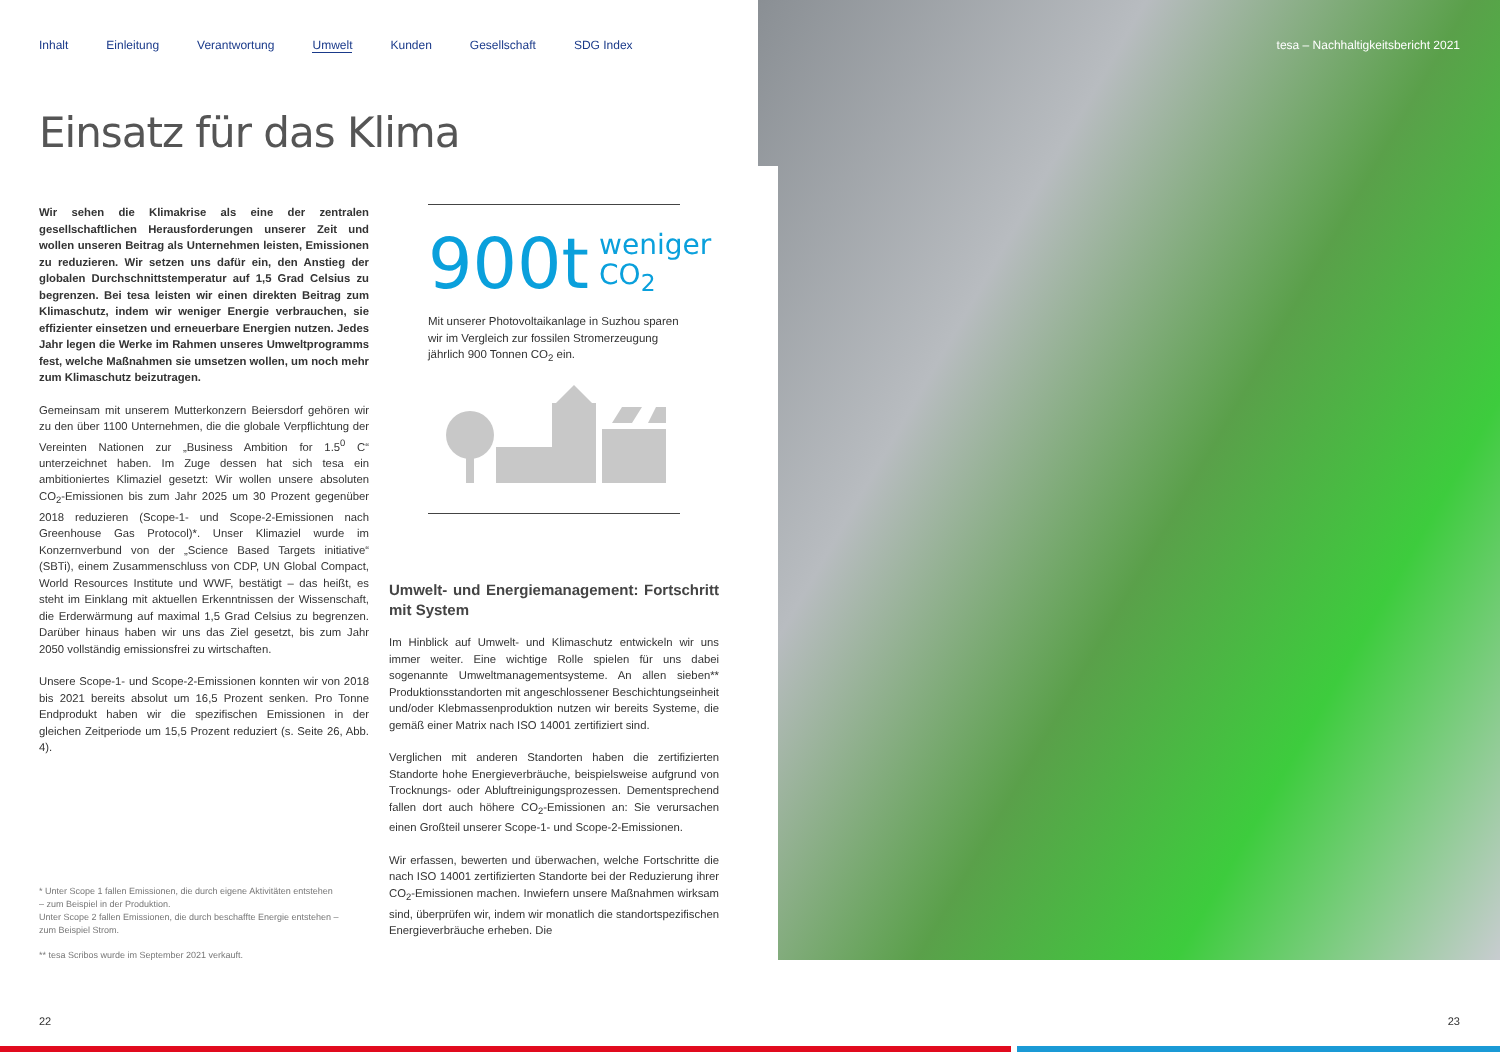Inhalt Einleitung Verantwortung Umwelt Kunden Gesellschaft SDG Index
Einsatz für das Klima
Wir sehen die Klimakrise als eine der zentralen gesellschaftlichen Herausforderungen unserer Zeit und wollen unseren Beitrag als Unternehmen leisten, Emissionen zu reduzieren. Wir setzen uns dafür ein, den Anstieg der globalen Durchschnittstemperatur auf 1,5 Grad Celsius zu begrenzen. Bei tesa leisten wir einen direkten Beitrag zum Klimaschutz, indem wir weniger Energie verbrauchen, sie effizienter einsetzen und erneuerbare Energien nutzen. Jedes Jahr legen die Werke im Rahmen unseres Umweltprogramms fest, welche Maßnahmen sie umsetzen wollen, um noch mehr zum Klimaschutz beizutragen.
Gemeinsam mit unserem Mutterkonzern Beiersdorf gehören wir zu den über 1100 Unternehmen, die die globale Verpflichtung der Vereinten Nationen zur „Business Ambition for 1.5<sup>0</sup> C“ unterzeichnet haben. Im Zuge dessen hat sich tesa ein ambitioniertes Klimaziel gesetzt: Wir wollen unsere absoluten CO<sub>2</sub>-Emissionen bis zum Jahr 2025 um 30 Prozent gegenüber 2018 reduzieren (Scope-1- und Scope-2-Emissionen nach Greenhouse Gas Protocol)*. Unser Klimaziel wurde im Konzernverbund von der „Science Based Targets initiative“ (SBTi), einem Zusammenschluss von CDP, UN Global Compact, World Resources Institute und WWF, bestätigt – das heißt, es steht im Einklang mit aktuellen Erkenntnissen der Wissenschaft, die Erderwärmung auf maximal 1,5 Grad Celsius zu begrenzen. Darüber hinaus haben wir uns das Ziel gesetzt, bis zum Jahr 2050 vollständig emissionsfrei zu wirtschaften.
Unsere Scope-1- und Scope-2-Emissionen konnten wir von 2018 bis 2021 bereits absolut um 16,5 Prozent senken. Pro Tonne Endprodukt haben wir die spezifischen Emissionen in der gleichen Zeitperiode um 15,5 Prozent reduziert (s. Seite 26, Abb. 4).
900t weniger
CO<sub>2</sub>
Mit unserer Photovoltaikanlage in Suzhou sparen wir im Vergleich zur fossilen Stromerzeugung jährlich 900 Tonnen CO<sub>2</sub> ein.
Umwelt- und Energiemanagement: Fortschritt mit System
Im Hinblick auf Umwelt- und Klimaschutz entwickeln wir uns immer weiter. Eine wichtige Rolle spielen für uns dabei sogenannte Umweltmanagementsysteme. An allen sieben** Produktionsstandorten mit angeschlossener Beschichtungseinheit und/oder Klebmassenproduktion nutzen wir bereits Systeme, die gemäß einer Matrix nach ISO 14001 zertifiziert sind.
Verglichen mit anderen Standorten haben die zertifizierten Standorte hohe Energieverbräuche, beispielsweise aufgrund von Trocknungs- oder Abluftreinigungsprozessen. Dementsprechend fallen dort auch höhere CO<sub>2</sub>-Emissionen an: Sie verursachen einen Großteil unserer Scope-1- und Scope-2-Emissionen.
Wir erfassen, bewerten und überwachen, welche Fortschritte die nach ISO 14001 zertifizierten Standorte bei der Reduzierung ihrer CO<sub>2</sub>-Emissionen machen. Inwiefern unsere Maßnahmen wirksam sind, überprüfen wir, indem wir monatlich die standortspezifischen Energieverbräuche erheben. Die
* Unter Scope 1 fallen Emissionen, die durch eigene Aktivitäten entstehen – zum Beispiel in der Produktion.
Unter Scope 2 fallen Emissionen, die durch beschaffte Energie entstehen – zum Beispiel Strom.
** tesa Scribos wurde im September 2021 verkauft.
22
tesa – Nachhaltigkeitsbericht 2021
23